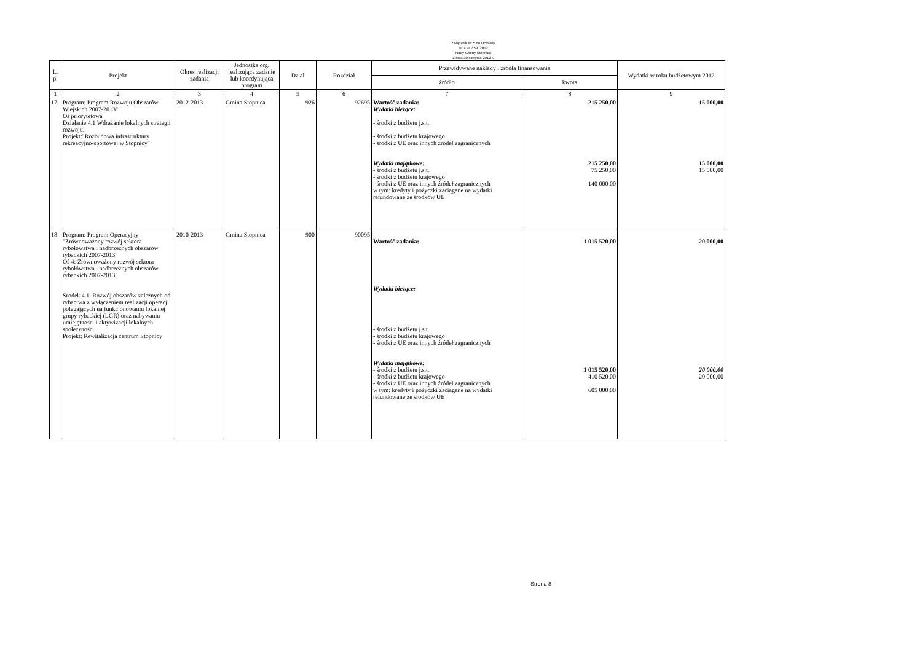Załącznik Nr 5 do Uchwały
Nr XVIII/ 59 /2012
Rady Gminy Stopnica
z dnia 30 sierpnia 2012 r.
| L. p. | Projekt | Okres realizacji zadania | Jednostka org. realizująca zadanie lub koordynująca program | Dział | Rozdział | Przewidywane nakłady i źródła finansowania | | Wydatki w roku budżetowym 2012 |
| --- | --- | --- | --- | --- | --- | --- | --- | --- |
| | | | | | | źródło | kwota | |
| 1 | 2 | 3 | 4 | 5 | 6 | 7 | 8 | 9 |
| 17. | Program: Program Rozwoju Obszarów Wiejskich 2007-2013" Oś priorytetowa Działanie 4.1 Wdrażanie lokalnych strategii rozwoju. Projekt:"Rozbudowa infrastruktury rekreacyjno-sportowej w Stopnicy" | 2012-2013 | Gmina Stopnica | 926 | 92695 | Wartość zadania: Wydatki bieżące: - środki z budżetu j.s.t. - środki z budżetu krajowego - środki z UE oraz innych źródeł zagranicznych Wydatki majątkowe: - środki z budżetu j.s.t. - środki z budżetu krajowego - środki z UE oraz innych źródeł zagranicznych w tym: kredyty i pożyczki zaciągane na wydatki refundowane ze środków UE | 215 250,00 215 250,00 75 250,00 140 000,00 | 15 000,00 15 000,00 15 000,00 |
| 18 | Program: Program Operacyjny "Zrównoważony rozwój sektora rybołówstwa i nadbrzeżnych obszarów rybackich 2007-2013" Oś 4: Zrównoważony rozwój sektora rybołówstwa i nadbrzeżnych obszarów rybackich 2007-2013" Środek 4.1. Rozwój obszarów zależnych od rybactwa z wyłączeniem realizacji operacji polegających na funkcjonowaniu lokalnej grupy rybackiej (LGR) oraz nabywaniu umiejętności i aktywizacji lokalnych społeczności Projekt: Rewitalizacja centrum Stopnicy | 2010-2013 | Gmina Stopnica | 900 | 90095 | Wartość zadania: Wydatki bieżące: - środki z budżetu j.s.t. - środki z budżetu krajowego - środki z UE oraz innych źródeł zagranicznych Wydatki majątkowe: - środki z budżetu j.s.t. - środki z budżetu krajowego - środki z UE oraz innych źródeł zagranicznych w tym: kredyty i pożyczki zaciągane na wydatki refundowane ze środków UE | 1 015 520,00 1 015 520,00 410 520,00 605 000,00 | 20 000,00 20 000,00 20 000,00 |
Strona 8